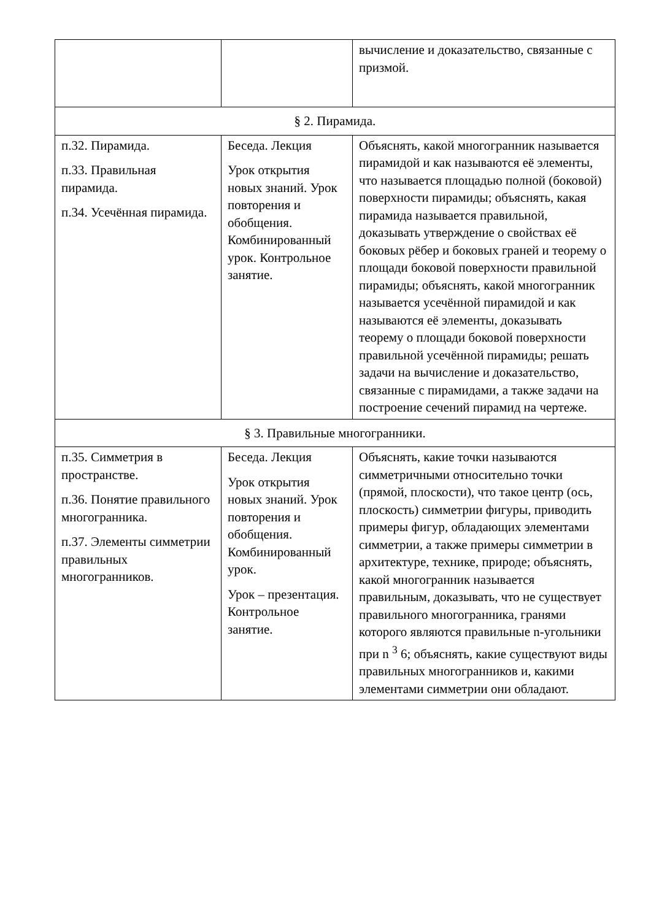| | | вычисление и доказательство, связанные с призмой. |
| § 2. Пирамида. | | |
| п.32. Пирамида. п.33. Правильная пирамида. п.34. Усечённая пирамида. | Беседа. Лекция Урок открытия новых знаний. Урок повторения и обобщения. Комбинированный урок. Контрольное занятие. | Объяснять, какой многогранник называется пирамидой и как называются её элементы, что называется площадью полной (боковой) поверхности пирамиды; объяснять, какая пирамида называется правильной, доказывать утверждение о свойствах её боковых рёбер и боковых граней и теорему о площади боковой поверхности правильной пирамиды; объяснять, какой многогранник называется усечённой пирамидой и как называются её элементы, доказывать теорему о площади боковой поверхности правильной усечённой пирамиды; решать задачи на вычисление и доказательство, связанные с пирамидами, а также задачи на построение сечений пирамид на чертеже. |
| § 3. Правильные многогранники. | | |
| п.35. Симметрия в пространстве. п.36. Понятие правильного многогранника. п.37. Элементы симметрии правильных многогранников. | Беседа. Лекция Урок открытия новых знаний. Урок повторения и обобщения. Комбинированный урок. Урок – презентация. Контрольное занятие. | Объяснять, какие точки называются симметричными относительно точки (прямой, плоскости), что такое центр (ось, плоскость) симметрии фигуры, приводить примеры фигур, обладающих элементами симметрии, а также примеры симметрии в архитектуре, технике, природе; объяснять, какой многогранник называется правильным, доказывать, что не существует правильного многогранника, гранями которого являются правильные n-угольники при n <sup>3</sup> 6; объяснять, какие существуют виды правильных многогранников и, какими элементами симметрии они обладают. |